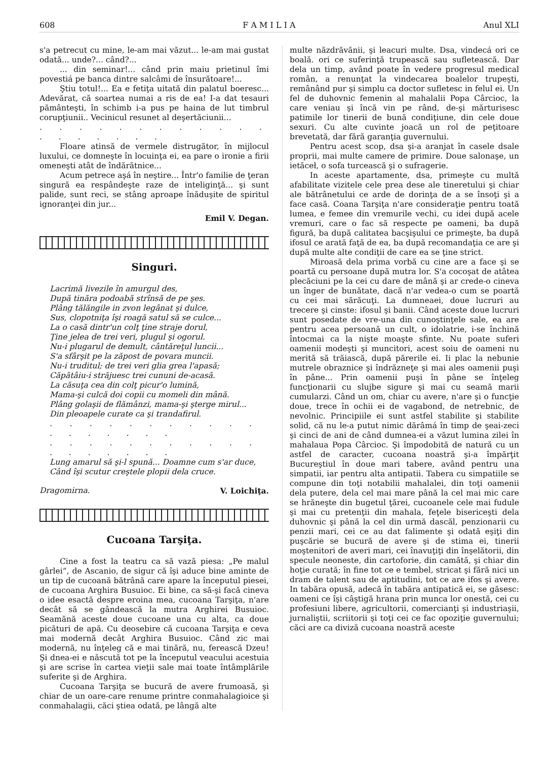608 F A M I L I A Anul XLI
s'a petrecut cu mine, le-am mai văzut... le-am mai gustat odată... unde?... când?...
... din seminar!... când prin maiu prietinul îmi povestiá pe banca dintre salcâmi de însurătoare!...
Ştiu totul!... Ea e fetiţa uitată din palatul boeresc... Adevărat, că soartea numai a ris de ea! I-a dat tesauri pământeşti, în schimb i-a pus pe haina de lut timbrul corupţiunii.. Vecinicul resunet al deşertăciunii...
. . . . . . . . . . . . . . . . . . .
Floare atinsă de vermele distrugător, în mijlocul luxului, ce domneşte în locuinţa ei, ea pare o ironie a firii omeneşti atât de îndărătnice...
Acum petrece aşá în neştire... Într'o familie de ţeran singură ea respândeşte raze de inteliginţă... şi sunt palide, sunt reci, se stâng aproape înăduşite de spiritul ignoranţei din jur...
Emil V. Degan.
Singuri.
Lacrimă livezile în amurgul des,
După tinăra podoabă strînsă de pe şes.
Plâng tălăngile in zvon legânat şi dulce,
Sus, clopotniţa îşi roagă satul să se culce...
La o casă dintr'un colţ ţine straje dorul,
Ţine jelea de trei veri, plugul şi ogorul.
Nu-i plugarul de demult, cântăreţul luncii...
S'a sfârşit pe la zăpost de povara muncii.
Nu-i truditul; de trei veri glia grea l'apasă;
Căpătâiu-i străjuesc trei cununi de-acasă.
La căsuţa cea din colţ picur'o lumină,
Mama-şi culcă doi copii cu momeli din mână.
Plâng golaşii de flămânzi, mama-şi şterge mirul...
Din pleoapele curate ca şi trandafirul.
. . . . . . . . . . . . . . . . . .
. . . . . . . . . . . . . . . . . .
Lung amarul să şi-l spună... Doamne cum s'ar duce,
Când îşi scutur creştele plopii dela cruce.
Dragomirna. V. Loichiţa.
Cucoana Tarşiţa.
Cine a fost la teatru ca să vază piesa: „Pe malul gârlei“, de Ascanio, de sigur că îşi aduce bine aminte de un tip de cucoană bătrână care apare la începutul piesei, de cucoana Arghira Busuioc. Ei bine, ca să-şi facă cineva o idee esactă despre eroina mea, cucoana Tarşiţa, n'are decât să se gândească la mutra Arghirei Busuioc. Seamănă aceste doue cucoane una cu alta, ca doue picături de apă. Cu deosebire că cucoana Tarşiţa e ceva mai modernă decât Arghira Busuioc. Când zic mai modernă, nu înţeleg că e mai tinără, nu, ferească Dzeu! Şi dnea-ei e născută tot pe la începutul veacului acestuia şi are scrise în cartea vieţii sale mai toate întâmplările suferite şi de Arghira.
Cucoana Tarşiţa se bucură de avere frumoasă, şi chiar de un oare-care renume printre conmahalagioice şi conmahalagii, căci ştiea odată, pe lângă alte
multe năzdrăvănii, şi leacuri multe. Dsa, vindecá ori ce boală. ori ce suferinţă trupească sau sufletească. Dar dela un timp, având poate în vedere progresul medical român, a renunţat la vindecarea boalelor trupeşti, remânând pur şi simplu ca doctor sufletesc in felul ei. Un fel de duhovnic femenin al mahalalii Popa Cârcioc, la care veniau şi încă vin pe rând, de-şi mărturisesc patimile lor tinerii de bună condiţiune, din cele doue sexuri. Cu alte cuvinte joacă un rol de peţitoare brevetată, dar fără garanţia guvernului.
Pentru acest scop, dsa şi-a aranjat în casele dsale proprii, mai multe camere de primire. Doue salonaşe, un ietăceł, o sofa turcească şi o sufragerie.
In aceste apartamente, dsa, primeşte cu multă afabilitate vizitele cele prea dese ale tineretului şi chiar ale bătrânetului ce arde de dorinţa de a se însoţi şi a face casă. Coana Tarşiţa n'are consideraţie pentru toată lumea, e femee din vremurile vechi, cu idei după acele vremuri, care o fac să respecte pe oameni, ba după figură, ba după calitatea bacşişului ce primeşte, ba după ifosul ce arată faţă de ea, ba după recomandaţia ce are şi după multe alte condiţii de care ea se ţine strict.
Miroasă dela prima vorbă cu cine are a face şi se poartă cu persoane după mutra lor. S'a cocoşat de atâtea plecăciuni pe la cei cu dare de mână şi ar crede-o cineva un înger de bunătate, dacă n'ar vedea-o cum se poartă cu cei mai sărăcuţi. La dumneaei, doue lucruri au trecere şi cinste: ifosul şi banii. Când aceste doue lucruri sunt posedate de vre-una din cunoştinţele sale, ea are pentru acea persoană un cult, o idolatrie, i-se închină întocmai ca la nişte moaşte sfinte. Nu poate suferi oamenii modeşti şi muncitori, acest soiu de oameni nu merită să trăiască, după părerile ei. Ii plac la nebunie mutrele obraznice şi îndrăzneţe şi mai ales oamenii puşi în pâne... Prin oamenii puşi în pâne se înţeleg funcţionarii cu slujbe sigure şi mai cu seamă marii cumularzi. Când un om, chiar cu avere, n'are şi o funcţie doue, trece în ochii ei de vagabond, de netrebnic, de nevolnic. Principiile ei sunt astfel stabilite şi stabilite solid, că nu le-a putut nimic dărâmá în timp de şeai-zeci şi cinci de ani de când dumnea-ei a văzut lumina zilei în mahalaua Popa Cârcioc. Şi împodobită de natură cu un astfel de caracter, cucoana noastră şi-a împărţit Bucureştiul în doue mari tabere, având pentru una simpatii, iar pentru alta antipatii. Tabera cu simpatiile se compune din toţi notabilii mahalalei, din toţi oamenii dela putere, dela cel mai mare până la cel mai mic care se hrăneşte din bugetul ţărei, cucoanele cele mai fudule şi mai cu pretenţii din mahala, feţele bisericeşti dela duhovnic şi până la cel din urmă dascăl, penzionarii cu penzii mari, cei ce au dat falimente şi odată eşiţi din puşcărie se bucură de avere şi de stima ei, tinerii moştenitori de averi mari, cei înavuţiţi din înşelătorii, din specule neoneste, din cartoforie, din camătă, şi chiar din hoţie curată; în fine tot ce e tembel, stricat şi fără nici un dram de talent sau de aptitudini, tot ce are ifos şi avere. In tabăra opusă, adecă în tabăra antipatică ei, se găsesc: oameni ce îşi câştigă hrana prin munca lor onestă, cei cu profesiuni libere, agricultorii, comercianţi şi industriaşii, jurnaliştii, scriitorii şi toţi cei ce fac opoziţie guvernului; căci are ca diviză cucoana noastră aceste